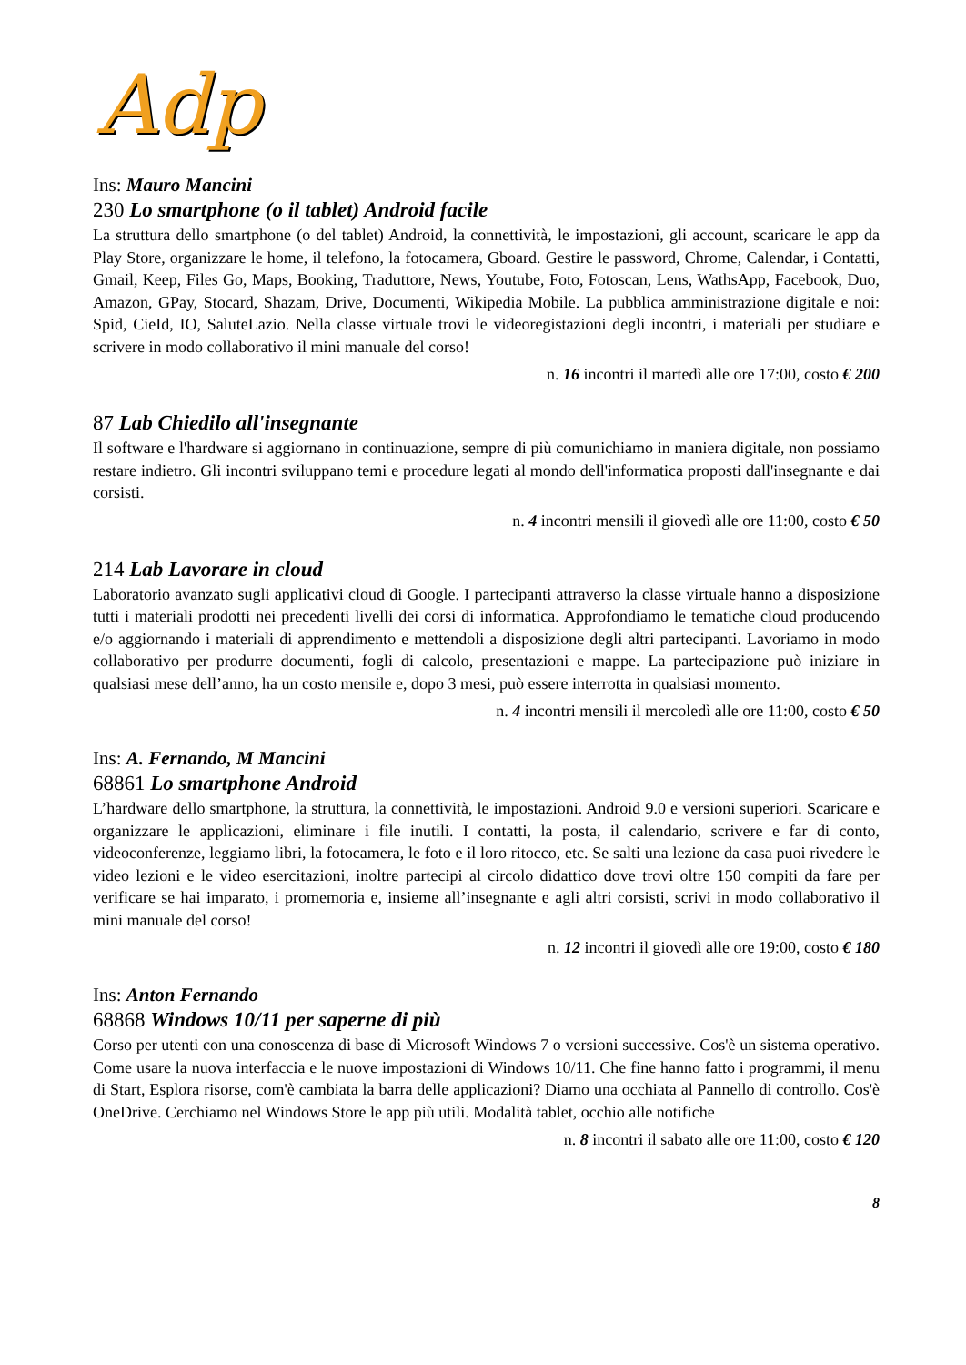Adp
Ins: Mauro Mancini
230 Lo smartphone (o il tablet) Android facile
La struttura dello smartphone (o del tablet) Android, la connettività, le impostazioni, gli account, scaricare le app da Play Store, organizzare le home, il telefono, la fotocamera, Gboard. Gestire le password, Chrome, Calendar, i Contatti, Gmail, Keep, Files Go, Maps, Booking, Traduttore, News, Youtube, Foto, Fotoscan, Lens, WathsApp, Facebook, Duo, Amazon, GPay, Stocard, Shazam, Drive, Documenti, Wikipedia Mobile. La pubblica amministrazione digitale e noi: Spid, CieId, IO, SaluteLazio. Nella classe virtuale trovi le videoregistazioni degli incontri, i materiali per studiare e scrivere in modo collaborativo il mini manuale del corso!
n. 16 incontri il martedì alle ore 17:00, costo € 200
87 Lab Chiedilo all'insegnante
Il software e l'hardware si aggiornano in continuazione, sempre di più comunichiamo in maniera digitale, non possiamo restare indietro. Gli incontri sviluppano temi e procedure legati al mondo dell'informatica proposti dall'insegnante e dai corsisti.
n. 4 incontri mensili il giovedì alle ore 11:00, costo € 50
214 Lab Lavorare in cloud
Laboratorio avanzato sugli applicativi cloud di Google. I partecipanti attraverso la classe virtuale hanno a disposizione tutti i materiali prodotti nei precedenti livelli dei corsi di informatica. Approfondiamo le tematiche cloud producendo e/o aggiornando i materiali di apprendimento e mettendoli a disposizione degli altri partecipanti. Lavoriamo in modo collaborativo per produrre documenti, fogli di calcolo, presentazioni e mappe. La partecipazione può iniziare in qualsiasi mese dell’anno, ha un costo mensile e, dopo 3 mesi, può essere interrotta in qualsiasi momento.
n. 4 incontri mensili il mercoledì alle ore 11:00, costo € 50
Ins: A. Fernando, M Mancini
68861 Lo smartphone Android
L’hardware dello smartphone, la struttura, la connettività, le impostazioni. Android 9.0 e versioni superiori. Scaricare e organizzare le applicazioni, eliminare i file inutili. I contatti, la posta, il calendario, scrivere e far di conto, videoconferenze, leggiamo libri, la fotocamera, le foto e il loro ritocco, etc. Se salti una lezione da casa puoi rivedere le video lezioni e le video esercitazioni, inoltre partecipi al circolo didattico dove trovi oltre 150 compiti da fare per verificare se hai imparato, i promemoria e, insieme all’insegnante e agli altri corsisti, scrivi in modo collaborativo il mini manuale del corso!
n. 12 incontri il giovedì alle ore 19:00, costo € 180
Ins: Anton Fernando
68868 Windows 10/11 per saperne di più
Corso per utenti con una conoscenza di base di Microsoft Windows 7 o versioni successive. Cos'è un sistema operativo. Come usare la nuova interfaccia e le nuove impostazioni di Windows 10/11. Che fine hanno fatto i programmi, il menu di Start, Esplora risorse, com'è cambiata la barra delle applicazioni? Diamo una occhiata al Pannello di controllo. Cos'è OneDrive. Cerchiamo nel Windows Store le app più utili. Modalità tablet, occhio alle notifiche
n. 8 incontri il sabato alle ore 11:00, costo € 120
8